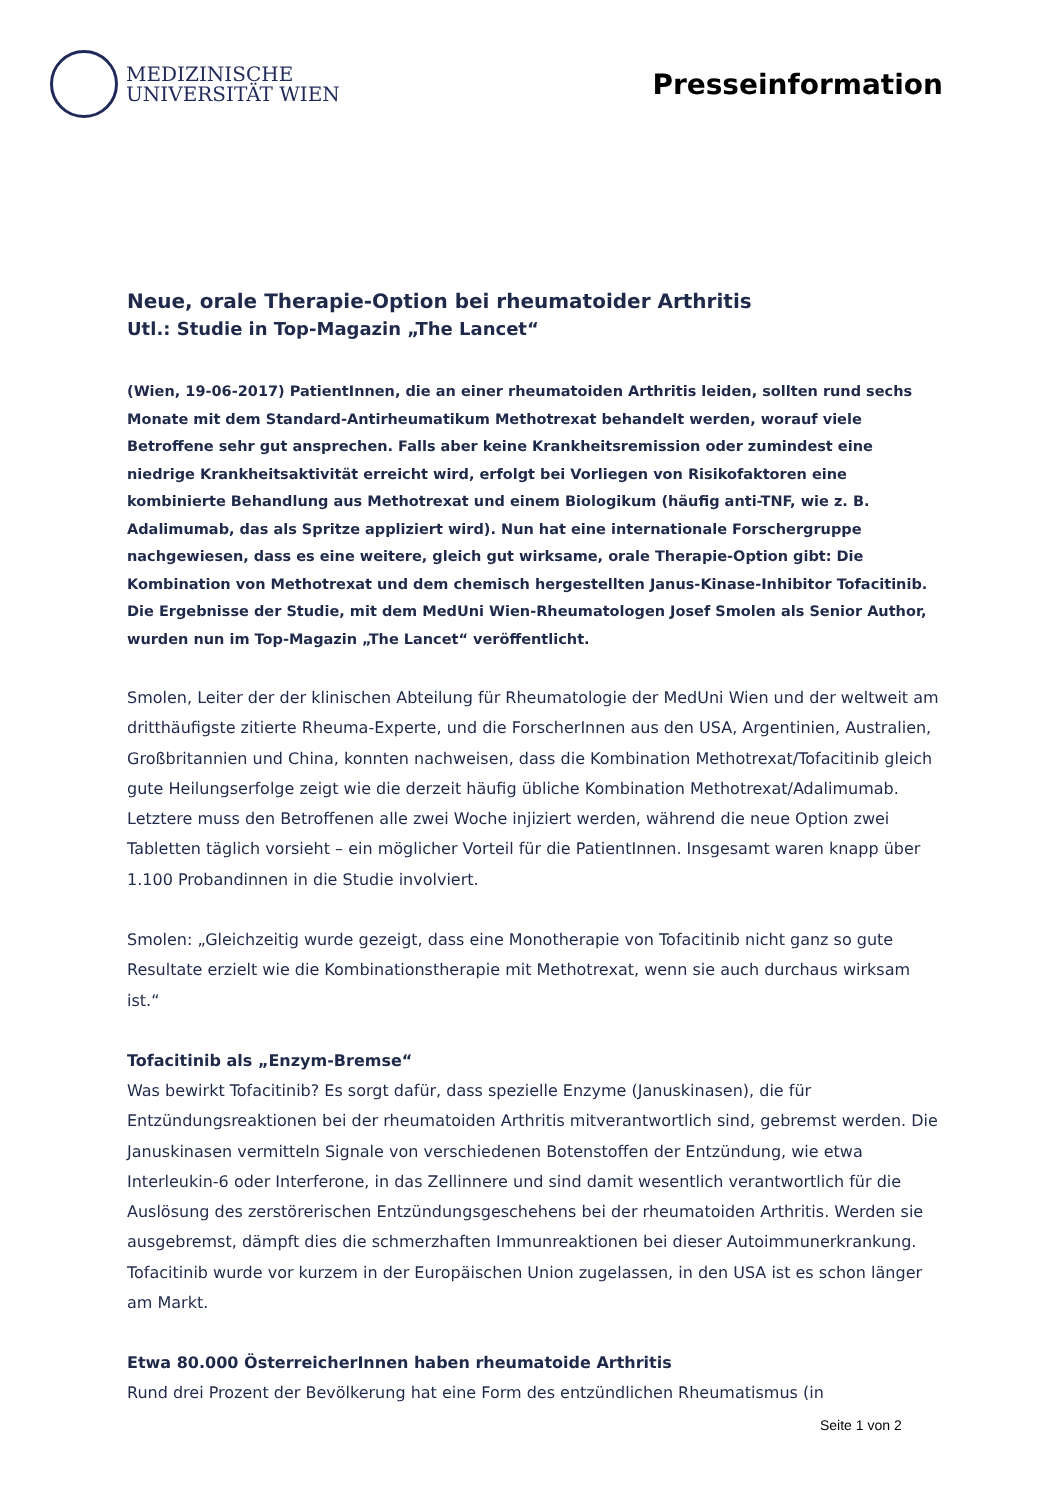MEDIZINISCHE
UNIVERSITÄT WIEN
Presseinformation
Neue, orale Therapie-Option bei rheumatoider Arthritis
Utl.: Studie in Top-Magazin „The Lancet“
(Wien, 19-06-2017) PatientInnen, die an einer rheumatoiden Arthritis leiden, sollten rund sechs Monate mit dem Standard-Antirheumatikum Methotrexat behandelt werden, worauf viele Betroffene sehr gut ansprechen. Falls aber keine Krankheitsremission oder zumindest eine niedrige Krankheitsaktivität erreicht wird, erfolgt bei Vorliegen von Risikofaktoren eine kombinierte Behandlung aus Methotrexat und einem Biologikum (häufig anti-TNF, wie z. B. Adalimumab, das als Spritze appliziert wird). Nun hat eine internationale Forschergruppe nachgewiesen, dass es eine weitere, gleich gut wirksame, orale Therapie-Option gibt: Die Kombination von Methotrexat und dem chemisch hergestellten Janus-Kinase-Inhibitor Tofacitinib. Die Ergebnisse der Studie, mit dem MedUni Wien-Rheumatologen Josef Smolen als Senior Author, wurden nun im Top-Magazin „The Lancet“ veröffentlicht.
Smolen, Leiter der der klinischen Abteilung für Rheumatologie der MedUni Wien und der weltweit am dritthäufigste zitierte Rheuma-Experte, und die ForscherInnen aus den USA, Argentinien, Australien, Großbritannien und China, konnten nachweisen, dass die Kombination Methotrexat/Tofacitinib gleich gute Heilungserfolge zeigt wie die derzeit häufig übliche Kombination Methotrexat/Adalimumab. Letztere muss den Betroffenen alle zwei Woche injiziert werden, während die neue Option zwei Tabletten täglich vorsieht – ein möglicher Vorteil für die PatientInnen. Insgesamt waren knapp über 1.100 Probandinnen in die Studie involviert.
Smolen: „Gleichzeitig wurde gezeigt, dass eine Monotherapie von Tofacitinib nicht ganz so gute Resultate erzielt wie die Kombinationstherapie mit Methotrexat, wenn sie auch durchaus wirksam ist.“
Tofacitinib als „Enzym-Bremse“
Was bewirkt Tofacitinib? Es sorgt dafür, dass spezielle Enzyme (Januskinasen), die für Entzündungsreaktionen bei der rheumatoiden Arthritis mitverantwortlich sind, gebremst werden. Die Januskinasen vermitteln Signale von verschiedenen Botenstoffen der Entzündung, wie etwa Interleukin-6 oder Interferone, in das Zellinnere und sind damit wesentlich verantwortlich für die Auslösung des zerstörerischen Entzündungsgeschehens bei der rheumatoiden Arthritis. Werden sie ausgebremst, dämpft dies die schmerzhaften Immunreaktionen bei dieser Autoimmunerkrankung. Tofacitinib wurde vor kurzem in der Europäischen Union zugelassen, in den USA ist es schon länger am Markt.
Etwa 80.000 ÖsterreicherInnen haben rheumatoide Arthritis
Rund drei Prozent der Bevölkerung hat eine Form des entzündlichen Rheumatismus (in
Seite 1 von 2